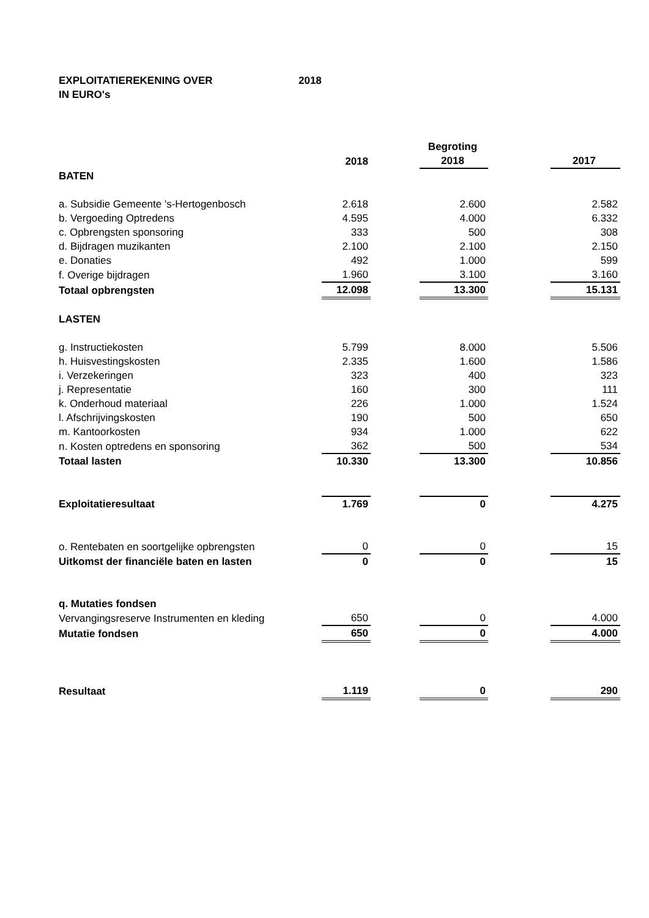EXPLOITATIEREKENING OVER 2018
IN EURO's
| | | | Begroting | | |
| --- | --- | --- | --- | --- | --- |
| | 2018 | | 2018 | | 2017 |
| BATEN | | | | | |
| a. Subsidie Gemeente 's-Hertogenbosch | 2.618 | | 2.600 | | 2.582 |
| b. Vergoeding Optredens | 4.595 | | 4.000 | | 6.332 |
| c. Opbrengsten sponsoring | 333 | | 500 | | 308 |
| d. Bijdragen muzikanten | 2.100 | | 2.100 | | 2.150 |
| e. Donaties | 492 | | 1.000 | | 599 |
| f. Overige bijdragen | 1.960 | | 3.100 | | 3.160 |
| Totaal opbrengsten | 12.098 | | 13.300 | | 15.131 |
| LASTEN | | | | | |
| g. Instructiekosten | 5.799 | | 8.000 | | 5.506 |
| h. Huisvestingskosten | 2.335 | | 1.600 | | 1.586 |
| i. Verzekeringen | 323 | | 400 | | 323 |
| j. Representatie | 160 | | 300 | | 111 |
| k. Onderhoud materiaal | 226 | | 1.000 | | 1.524 |
| l. Afschrijvingskosten | 190 | | 500 | | 650 |
| m. Kantoorkosten | 934 | | 1.000 | | 622 |
| n. Kosten optredens en sponsoring | 362 | | 500 | | 534 |
| Totaal lasten | 10.330 | | 13.300 | | 10.856 |
| Exploitatieresultaat | 1.769 | | 0 | | 4.275 |
| o. Rentebaten en soortgelijke opbrengsten | 0 | | 0 | | 15 |
| Uitkomst der financiële baten en lasten | 0 | | 0 | | 15 |
| q. Mutaties fondsen | | | | | |
| Vervangingsreserve Instrumenten en kleding | 650 | | 0 | | 4.000 |
| Mutatie fondsen | 650 | | 0 | | 4.000 |
| Resultaat | 1.119 | | 0 | | 290 |